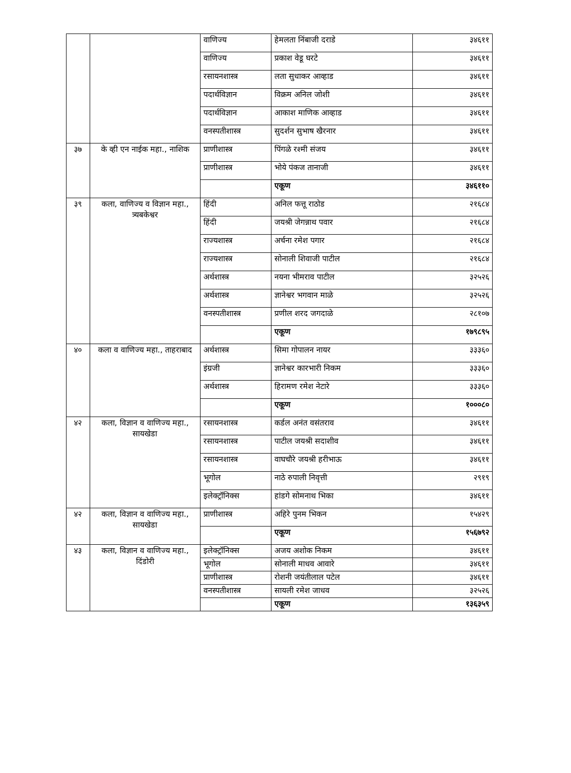| | | वाणिज्य | हेमलता निंबाजी दराडे | ३४६११ |
| | | वाणिज्य | प्रकाश वेडू घरटे | ३४६११ |
| | | रसायनशास्त्र | लता सुधाकर आव्हाड | ३४६११ |
| | | पदार्थविज्ञान | विक्रम अनिल जोशी | ३४६११ |
| | | पदार्थविज्ञान | आकाश माणिक आव्हाड | ३४६११ |
| | | वनस्पतीशास्त्र | सुदर्शन सुभाष खैरनार | ३४६११ |
| ३७ | के व्ही एन नाईक महा., नाशिक | प्राणीशास्त्र | पिंगळे रश्मी संजय | ३४६११ |
| | | प्राणीशास्त्र | भोये पंकज तानाजी | ३४६११ |
| | | | एकूण | ३४६११० |
| ३९ | कला, वाणिज्य व विज्ञान महा., त्र्यबकेश्वर | हिंदी | अनिल फत्तू राठोड | २१६८४ |
| | | हिंदी | जयश्री जेगन्नाथ पवार | २१६८४ |
| | | राज्यशास्त्र | अर्चना रमेश पगार | २१६८४ |
| | | राज्यशास्त्र | सोनाली शिवाजी पाटील | २१६८४ |
| | | अर्थशास्त्र | नयना भीमराव पाटील | ३२५२६ |
| | | अर्थशास्त्र | ज्ञानेश्वर भगवान माळे | ३२५२६ |
| | | वनस्पतीशास्त्र | प्रणील शरद जगदाळे | २८१०७ |
| | | | एकूण | १७९८९५ |
| ४० | कला व वाणिज्य महा., ताहराबाद | अर्थशास्त्र | सिमा गोपालन नायर | ३३३६० |
| | | इंग्रजी | ज्ञानेश्वर कारभारी निकम | ३३३६० |
| | | अर्थशास्त्र | हिरामण रमेश नेटारे | ३३३६० |
| | | | एकूण | १०००८० |
| ४२ | कला, विज्ञान व वाणिज्य महा., सायखेडा | रसायनशास्त्र | कर्डल अनंत वसंतराव | ३४६११ |
| | | रसायनशास्त्र | पाटील जयश्री सदाशीव | ३४६११ |
| | | रसायनशास्त्र | वाघचौरे जयश्री हरीभाऊ | ३४६११ |
| | | भूगोल | नाठे रुपाली निवृत्ती | २९१९ |
| | | इलेक्ट्रॉनिक्स | हांडगे सोमनाथ भिका | ३४६११ |
| ४२ | कला, विज्ञान व वाणिज्य महा., सायखेडा | प्राणीशास्त्र | अहिरे पुनम भिकन | १५४२९ |
| | | | एकूण | १५६७९२ |
| ४३ | कला, विज्ञान व वाणिज्य महा., दिंडोरी | इलेक्ट्रॉनिक्स | अजय अशोक निकम | ३४६११ |
| | | भूगोल | सोनाली माधव आवारे | ३४६११ |
| | | प्राणीशास्त्र | रोशनी जयंतीलाल पटेल | ३४६११ |
| | | वनस्पतीशास्त्र | सायली रमेश जाधव | ३२५२६ |
| | | | एकूण | १३६३५९ |